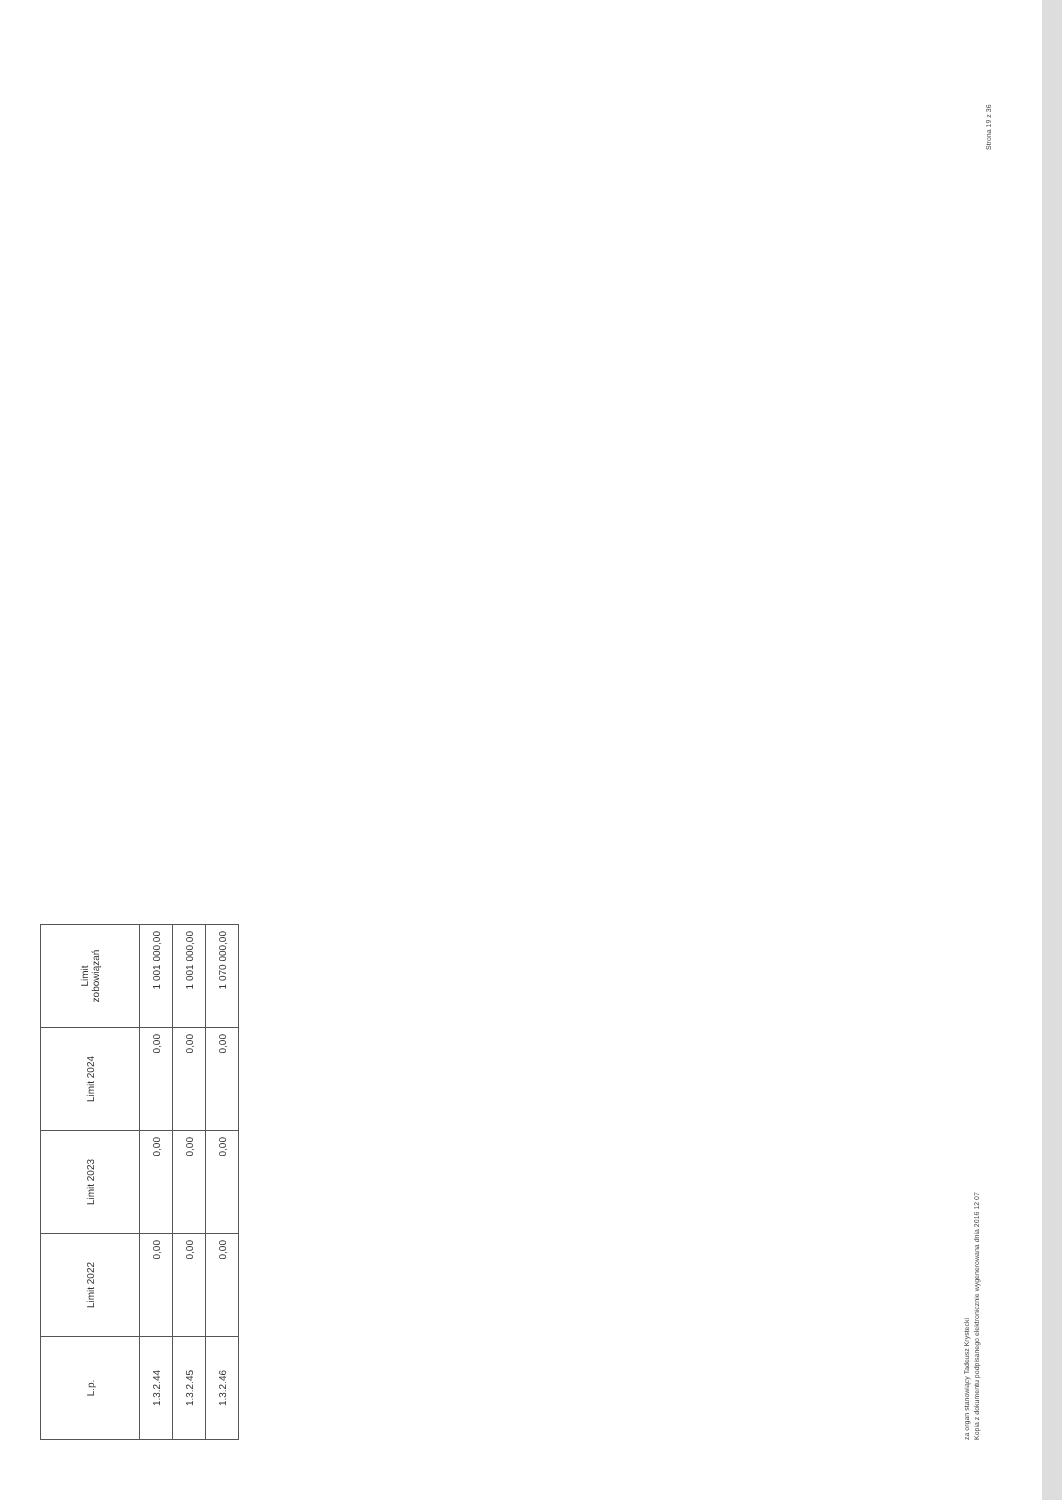| L.p. | Limit 2022 | Limit 2023 | Limit 2024 | Limit zobowiązań |
| --- | --- | --- | --- | --- |
| 1.3.2.44 | 0,00 | 0,00 | 0,00 | 1 001 000,00 |
| 1.3.2.45 | 0,00 | 0,00 | 0,00 | 1 001 000,00 |
| 1.3.2.46 | 0,00 | 0,00 | 0,00 | 1 070 000,00 |
za organ stanowiący Tadeusz Krystecki
Kopia z dokumentu podpisanego elektronicznie wygenerowana dnia 2016 12 07
Strona 19 z 36